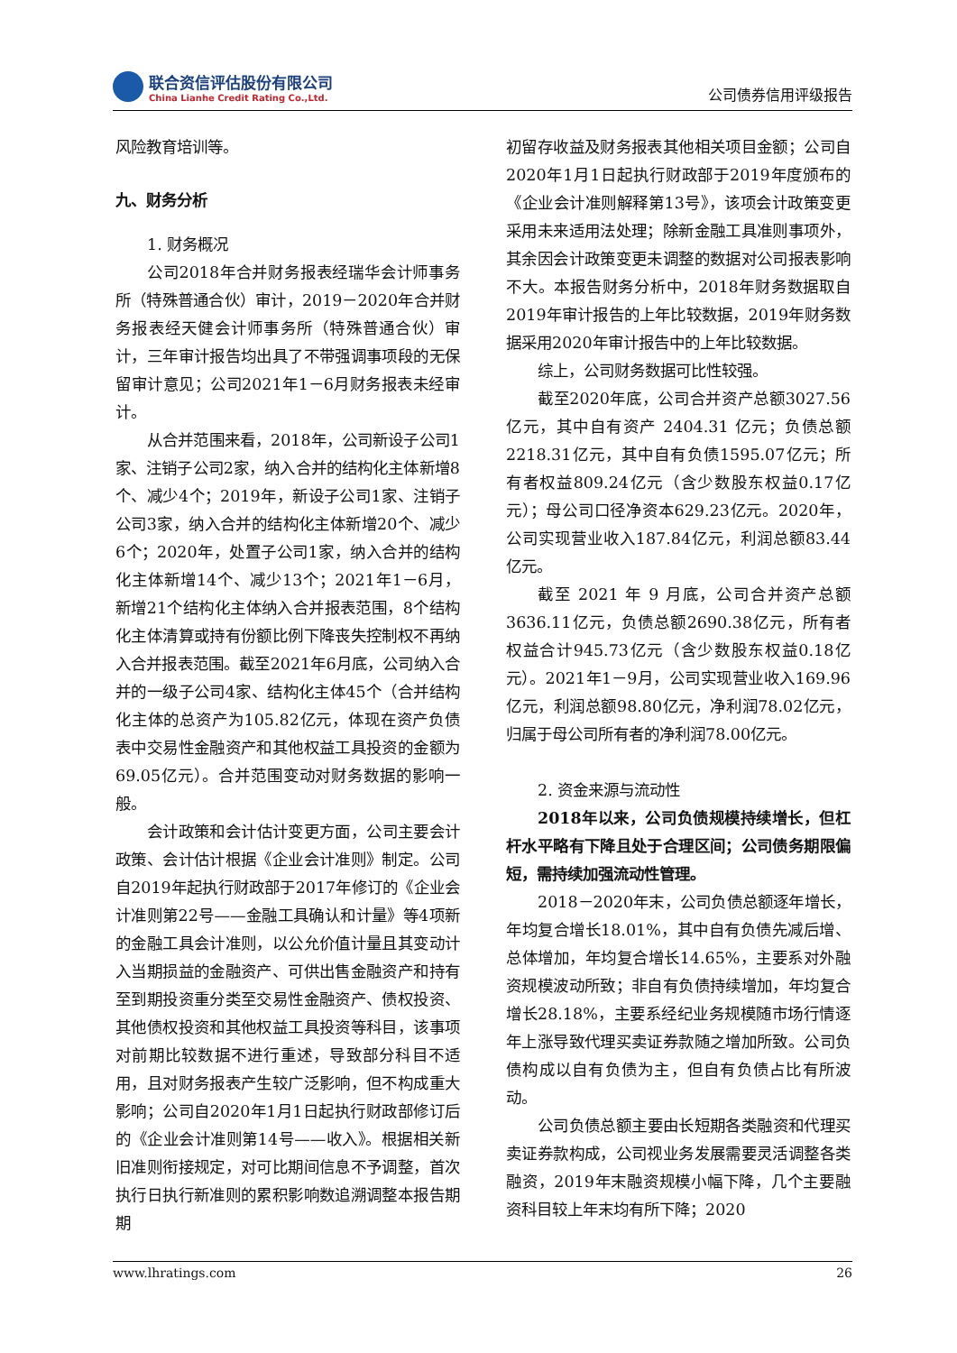联合资信评估股份有限公司
China Lianhe Credit Rating Co.,Ltd.
公司债券信用评级报告
风险教育培训等。
九、财务分析
1. 财务概况
公司2018年合并财务报表经瑞华会计师事务所（特殊普通合伙）审计，2019－2020年合并财务报表经天健会计师事务所（特殊普通合伙）审计，三年审计报告均出具了不带强调事项段的无保留审计意见；公司2021年1－6月财务报表未经审计。
从合并范围来看，2018年，公司新设子公司1家、注销子公司2家，纳入合并的结构化主体新增8个、减少4个；2019年，新设子公司1家、注销子公司3家，纳入合并的结构化主体新增20个、减少6个；2020年，处置子公司1家，纳入合并的结构化主体新增14个、减少13个；2021年1－6月，新增21个结构化主体纳入合并报表范围，8个结构化主体清算或持有份额比例下降丧失控制权不再纳入合并报表范围。截至2021年6月底，公司纳入合并的一级子公司4家、结构化主体45个（合并结构化主体的总资产为105.82亿元，体现在资产负债表中交易性金融资产和其他权益工具投资的金额为69.05亿元）。合并范围变动对财务数据的影响一般。
会计政策和会计估计变更方面，公司主要会计政策、会计估计根据《企业会计准则》制定。公司自2019年起执行财政部于2017年修订的《企业会计准则第22号——金融工具确认和计量》等4项新的金融工具会计准则，以公允价值计量且其变动计入当期损益的金融资产、可供出售金融资产和持有至到期投资重分类至交易性金融资产、债权投资、其他债权投资和其他权益工具投资等科目，该事项对前期比较数据不进行重述，导致部分科目不适用，且对财务报表产生较广泛影响，但不构成重大影响；公司自2020年1月1日起执行财政部修订后的《企业会计准则第14号——收入》。根据相关新旧准则衔接规定，对可比期间信息不予调整，首次执行日执行新准则的累积影响数追溯调整本报告期期
初留存收益及财务报表其他相关项目金额；公司自2020年1月1日起执行财政部于2019年度颁布的《企业会计准则解释第13号》，该项会计政策变更采用未来适用法处理；除新金融工具准则事项外，其余因会计政策变更未调整的数据对公司报表影响不大。本报告财务分析中，2018年财务数据取自2019年审计报告的上年比较数据，2019年财务数据采用2020年审计报告中的上年比较数据。
综上，公司财务数据可比性较强。
截至2020年底，公司合并资产总额3027.56亿元，其中自有资产 2404.31 亿元；负债总额2218.31亿元，其中自有负债1595.07亿元；所有者权益809.24亿元（含少数股东权益0.17亿元）；母公司口径净资本629.23亿元。2020年，公司实现营业收入187.84亿元，利润总额83.44亿元。
截至 2021 年 9 月底，公司合并资产总额3636.11亿元，负债总额2690.38亿元，所有者权益合计945.73亿元（含少数股东权益0.18亿元）。2021年1－9月，公司实现营业收入169.96亿元，利润总额98.80亿元，净利润78.02亿元，归属于母公司所有者的净利润78.00亿元。
2. 资金来源与流动性
2018年以来，公司负债规模持续增长，但杠杆水平略有下降且处于合理区间；公司债务期限偏短，需持续加强流动性管理。
2018－2020年末，公司负债总额逐年增长，年均复合增长18.01%，其中自有负债先减后增、总体增加，年均复合增长14.65%，主要系对外融资规模波动所致；非自有负债持续增加，年均复合增长28.18%，主要系经纪业务规模随市场行情逐年上涨导致代理买卖证券款随之增加所致。公司负债构成以自有负债为主，但自有负债占比有所波动。
公司负债总额主要由长短期各类融资和代理买卖证券款构成，公司视业务发展需要灵活调整各类融资，2019年末融资规模小幅下降，几个主要融资科目较上年末均有所下降；2020
www.lhratings.com 26